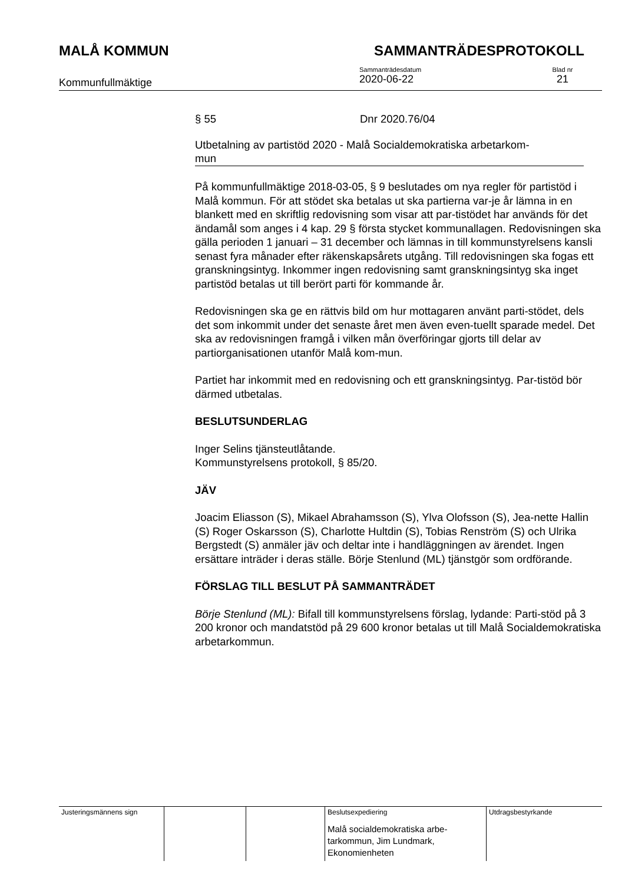MALÅ KOMMUN SAMMANTRÄDESPROTOKOLL
Kommunfullmäktige
Sammanträdesdatum
2020-06-22
Blad nr
21
§ 55 Dnr 2020.76/04
Utbetalning av partistöd 2020 - Malå Socialdemokratiska arbetarkom-
mun
På kommunfullmäktige 2018-03-05, § 9 beslutades om nya regler för partistöd i Malå kommun. För att stödet ska betalas ut ska partierna var-je år lämna in en blankett med en skriftlig redovisning som visar att par-tistödet har används för det ändamål som anges i 4 kap. 29 § första stycket kommunallagen. Redovisningen ska gälla perioden 1 januari – 31 december och lämnas in till kommunstyrelsens kansli senast fyra månader efter räkenskapsårets utgång. Till redovisningen ska fogas ett granskningsintyg. Inkommer ingen redovisning samt granskningsintyg ska inget partistöd betalas ut till berört parti för kommande år.
Redovisningen ska ge en rättvis bild om hur mottagaren använt parti-stödet, dels det som inkommit under det senaste året men även even-tuellt sparade medel. Det ska av redovisningen framgå i vilken mån överföringar gjorts till delar av partiorganisationen utanför Malå kom-mun.
Partiet har inkommit med en redovisning och ett granskningsintyg. Par-tistöd bör därmed utbetalas.
BESLUTSUNDERLAG
Inger Selins tjänsteutlåtande.
Kommunstyrelsens protokoll, § 85/20.
JÄV
Joacim Eliasson (S), Mikael Abrahamsson (S), Ylva Olofsson (S), Jea-nette Hallin (S) Roger Oskarsson (S), Charlotte Hultdin (S), Tobias Renström (S) och Ulrika Bergstedt (S) anmäler jäv och deltar inte i handläggningen av ärendet. Ingen ersättare inträder i deras ställe. Börje Stenlund (ML) tjänstgör som ordförande.
FÖRSLAG TILL BESLUT PÅ SAMMANTRÄDET
Börje Stenlund (ML): Bifall till kommunstyrelsens förslag, lydande: Parti-stöd på 3 200 kronor och mandatstöd på 29 600 kronor betalas ut till Malå Socialdemokratiska arbetarkommun.
| Justeringsmännens sign | | | Beslutsexpediering Malå socialdemokratiska arbe-tarkommun, Jim Lundmark, Ekonomienheten | Utdragsbestyrkande |